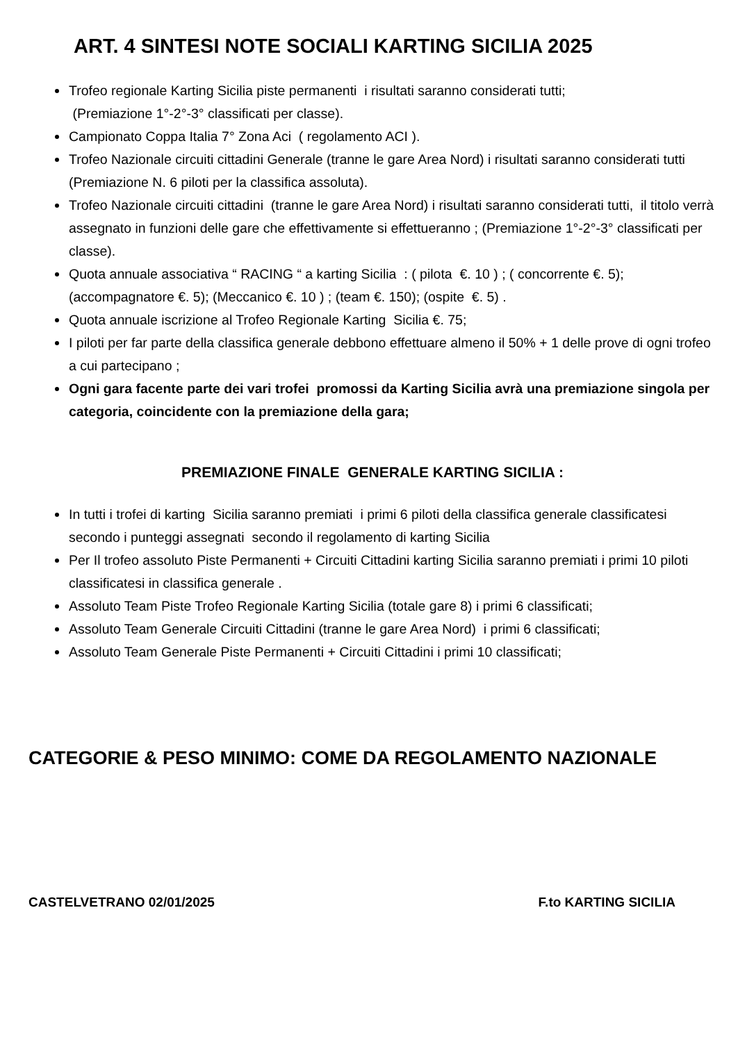ART. 4 SINTESI NOTE SOCIALI KARTING SICILIA 2025
Trofeo regionale Karting Sicilia piste permanenti i risultati saranno considerati tutti;
(Premiazione 1°-2°-3° classificati per classe).
Campionato Coppa Italia 7° Zona Aci ( regolamento ACI ).
Trofeo Nazionale circuiti cittadini Generale (tranne le gare Area Nord) i risultati saranno considerati tutti (Premiazione N. 6 piloti per la classifica assoluta).
Trofeo Nazionale circuiti cittadini (tranne le gare Area Nord) i risultati saranno considerati tutti, il titolo verrà assegnato in funzioni delle gare che effettivamente si effettueranno ; (Premiazione 1°-2°-3° classificati per classe).
Quota annuale associativa “ RACING “ a karting Sicilia : ( pilota €. 10 ) ; ( concorrente €. 5); (accompagnatore €. 5); (Meccanico €. 10 ) ; (team €. 150); (ospite €. 5) .
Quota annuale iscrizione al Trofeo Regionale Karting Sicilia €. 75;
I piloti per far parte della classifica generale debbono effettuare almeno il 50% + 1 delle prove di ogni trofeo a cui partecipano ;
Ogni gara facente parte dei vari trofei promossi da Karting Sicilia avrà una premiazione singola per categoria, coincidente con la premiazione della gara;
PREMIAZIONE FINALE GENERALE KARTING SICILIA :
In tutti i trofei di karting Sicilia saranno premiati i primi 6 piloti della classifica generale classificatesi secondo i punteggi assegnati secondo il regolamento di karting Sicilia
Per Il trofeo assoluto Piste Permanenti + Circuiti Cittadini karting Sicilia saranno premiati i primi 10 piloti classificatesi in classifica generale .
Assoluto Team Piste Trofeo Regionale Karting Sicilia (totale gare 8) i primi 6 classificati;
Assoluto Team Generale Circuiti Cittadini (tranne le gare Area Nord) i primi 6 classificati;
Assoluto Team Generale Piste Permanenti + Circuiti Cittadini i primi 10 classificati;
CATEGORIE & PESO MINIMO: COME DA REGOLAMENTO NAZIONALE
CASTELVETRANO 02/01/2025 F.to KARTING SICILIA